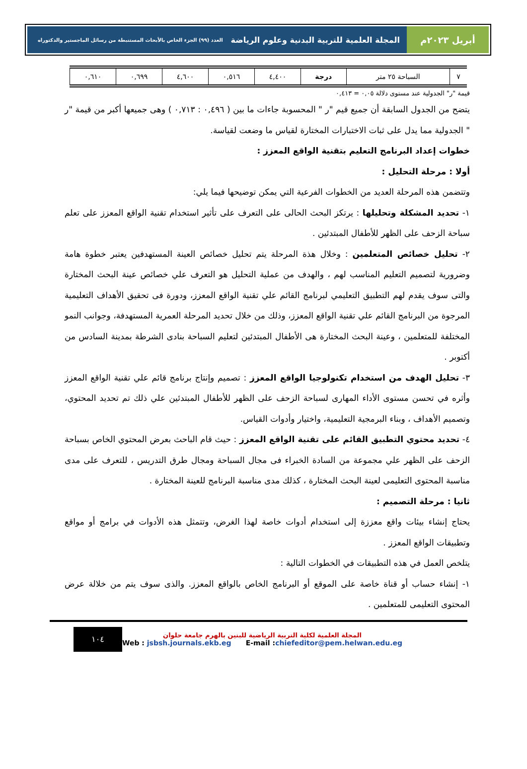أبريل ٢٠٢٣م المجلة العلمية للتربية البدنية وعلوم الرياضة العدد (٩٩) الجزء الخاص بالأبحاث المستنبطة من رسائل الماجستير والدكتوراه
| ٧ | السباحة ٢٥ متر | درجة | ٤,٤٠٠ | ٠,٥١٦ | ٤,٦٠٠ | ٠,٦٩٩ | ٠,٦١٠ |
قيمة "ر" الجدولية عند مستوى دلالة ٠,٠٥ = ٠,٤١٣
يتضح من الجدول السابقة أن جميع قيم "ر " المحسوبة جاءات ما بين ( ٠,٤٩٦ : ٠,٧١٣ ) وهى جميعها أكبر من قيمة "ر " الجدولية مما يدل على ثبات الاختبارات المختارة لقياس ما وضعت لقياسة.
خطوات إعداد البرنامج التعليم بتقنية الواقع المعزز :
أولا : مرحلة التحليل :
وتتضمن هذه المرحلة العديد من الخطوات الفرعية التي يمكن توضيحها فيما يلي:
١- تحديد المشكلة وتحليلها : يرتكز البحث الحالى على التعرف على تأثير استخدام تقنية الواقع المعزز على تعلم سباحة الزحف على الظهر للأطفال المبتدئين .
٢- تحليل خصائص المتعلمين : وخلال هذة المرحلة يتم تحليل خصائص العينة المستهدفين يعتبر خطوة هامة وضرورية لتصميم التعليم المناسب لهم ، والهدف من عملية التحليل هو التعرف علي خصائص عينة البحث المختارة والتى سوف يقدم لهم التطبيق التعليمي لبرنامج القائم علي تقنية الواقع المعزز، ودورة فى تحقيق الأهداف التعليمية المرجوة من البرنامج القائم علي تقنية الواقع المعزز، وذلك من خلال تحديد المرحلة العمرية المستهدفة، وجوانب النمو المختلفة للمتعلمين ، وعينة البحث المختارة هى الأطفال المبتدئين لتعليم السباحة بنادى الشرطة بمدينة السادس من أكتوبر .
٣- تحليل الهدف من استخدام تكنولوجيا الواقع المعزز : تصميم وإنتاج برنامج قائم علي تقنية الواقع المعزز وأثره في تحسن مستوى الأداء المهارى لسباحة الزحف على الظهر للأطفال المبتدئين علي ذلك تم تحديد المحتوي، وتصميم الأهداف ، وبناء البرمجية التعليمية، واختيار وأدوات القياس.
٤- تحديد محتوي التطبيق القائم على تقنية الواقع المعزز : حيث قام الباحث بعرض المحتوي الخاص بسباحة الزحف على الظهر علي مجموعة من السادة الخبراء فى مجال السباحة ومجال طرق التدريس ، للتعرف على مدى مناسبة المحتوى التعليمى لعينة البحث المختارة ، كذلك مدى مناسبة البرنامج للعينة المختارة .
ثانيا : مرحلة التصميم :
يحتاج إنشاء بيئات واقع معززة إلى استخدام أدوات خاصة لهذا الغرض، وتتمثل هذه الأدوات في برامج أو مواقع وتطبيقات الواقع المعزز .
يتلخص العمل في هذه التطبيقات في الخطوات التالية :
١- إنشاء حساب أو قناة خاصة على الموقع أو البرنامج الخاص بالواقع المعزز. والذى سوف يتم من خلالة عرض المحتوى التعليمى للمتعلمين .
١٠٤
المجلة العلمية لكلية التربية الرياضية للبنين بالهرم جامعة حلوان
Web : jsbsh.journals.ekb.eg E-mail :chiefeditor@pem.helwan.edu.eg